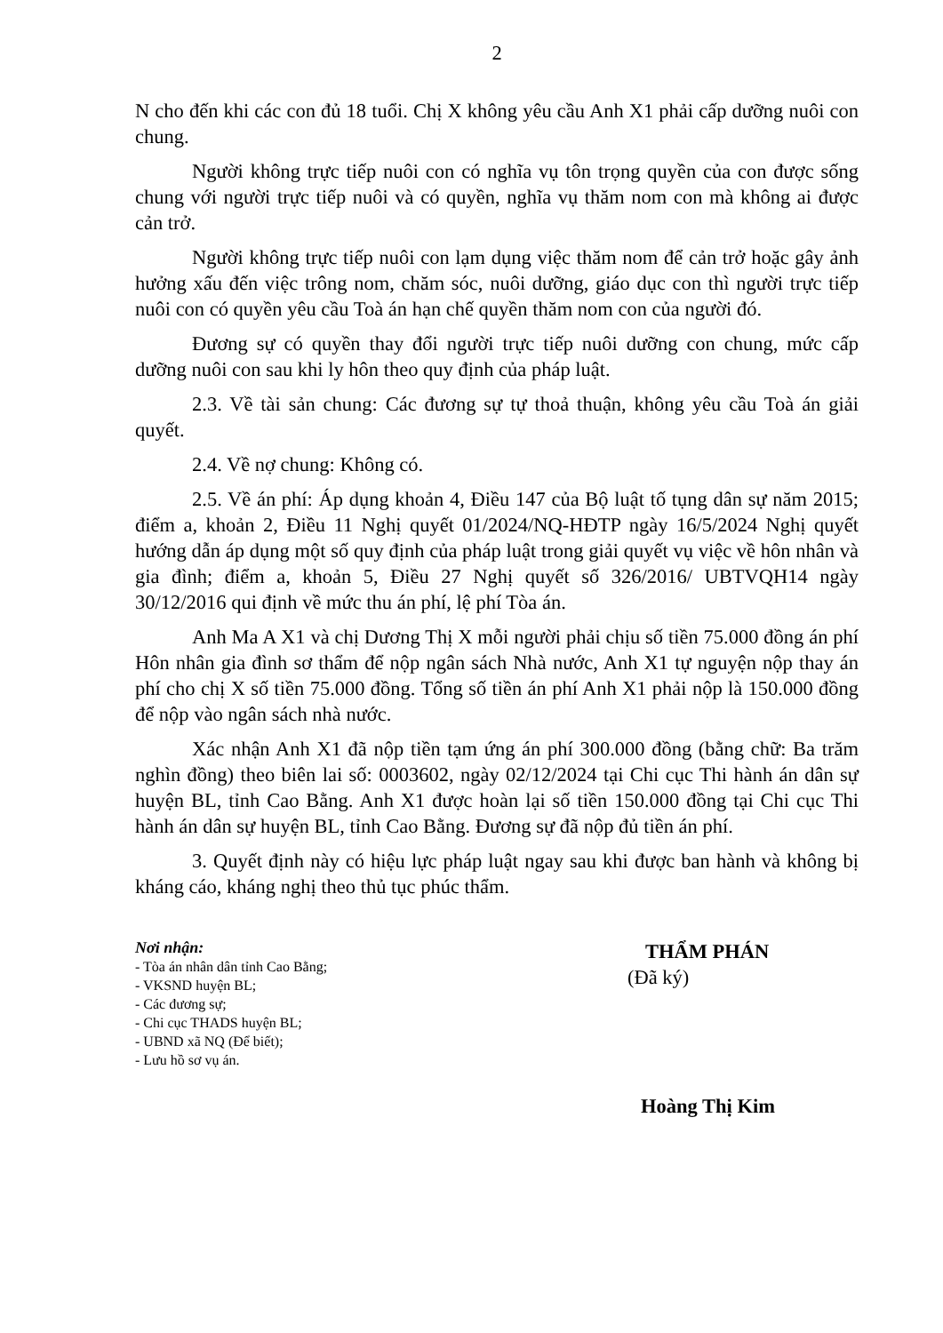2
N cho đến khi các con đủ 18 tuổi. Chị X không yêu cầu Anh X1 phải cấp dưỡng nuôi con chung.
Người không trực tiếp nuôi con có nghĩa vụ tôn trọng quyền của con được sống chung với người trực tiếp nuôi và có quyền, nghĩa vụ thăm nom con mà không ai được cản trở.
Người không trực tiếp nuôi con lạm dụng việc thăm nom để cản trở hoặc gây ảnh hưởng xấu đến việc trông nom, chăm sóc, nuôi dưỡng, giáo dục con thì người trực tiếp nuôi con có quyền yêu cầu Toà án hạn chế quyền thăm nom con của người đó.
Đương sự có quyền thay đổi người trực tiếp nuôi dưỡng con chung, mức cấp dưỡng nuôi con sau khi ly hôn theo quy định của pháp luật.
2.3. Về tài sản chung: Các đương sự tự thoả thuận, không yêu cầu Toà án giải quyết.
2.4. Về nợ chung: Không có.
2.5. Về án phí: Áp dụng khoản 4, Điều 147 của Bộ luật tố tụng dân sự năm 2015; điểm a, khoản 2, Điều 11 Nghị quyết 01/2024/NQ-HĐTP ngày 16/5/2024 Nghị quyết hướng dẫn áp dụng một số quy định của pháp luật trong giải quyết vụ việc về hôn nhân và gia đình; điểm a, khoản 5, Điều 27 Nghị quyết số 326/2016/ UBTVQH14 ngày 30/12/2016 qui định về mức thu án phí, lệ phí Tòa án.
Anh Ma A X1 và chị Dương Thị X mỗi người phải chịu số tiền 75.000 đồng án phí Hôn nhân gia đình sơ thẩm để nộp ngân sách Nhà nước, Anh X1 tự nguyện nộp thay án phí cho chị X số tiền 75.000 đồng. Tổng số tiền án phí Anh X1 phải nộp là 150.000 đồng để nộp vào ngân sách nhà nước.
Xác nhận Anh X1 đã nộp tiền tạm ứng án phí 300.000 đồng (bằng chữ: Ba trăm nghìn đồng) theo biên lai số: 0003602, ngày 02/12/2024 tại Chi cục Thi hành án dân sự huyện BL, tỉnh Cao Bằng. Anh X1 được hoàn lại số tiền 150.000 đồng tại Chi cục Thi hành án dân sự huyện BL, tỉnh Cao Bằng. Đương sự đã nộp đủ tiền án phí.
3. Quyết định này có hiệu lực pháp luật ngay sau khi được ban hành và không bị kháng cáo, kháng nghị theo thủ tục phúc thẩm.
Nơi nhận:
- Tòa án nhân dân tỉnh Cao Bằng;
- VKSND huyện BL;
- Các đương sự;
- Chi cục THADS huyện BL;
- UBND xã NQ (Để biết);
- Lưu hồ sơ vụ án.
THẨM PHÁN
(Đã ký)
Hoàng Thị Kim